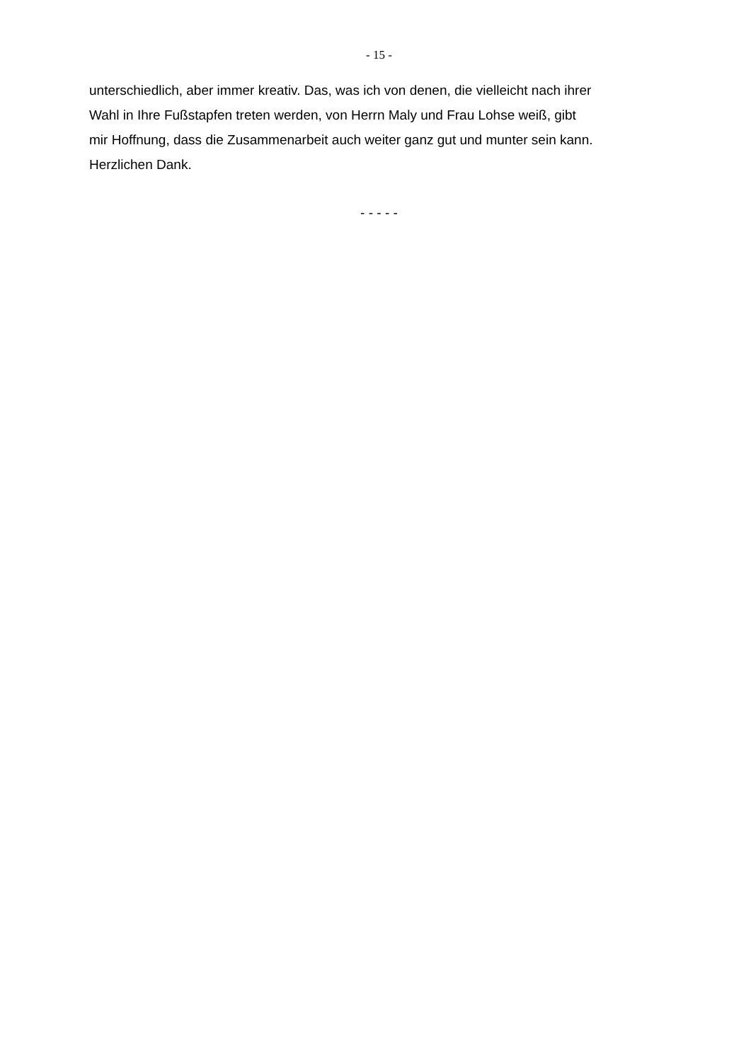- 15 -
unterschiedlich, aber immer kreativ. Das, was ich von denen, die vielleicht nach ihrer
Wahl in Ihre Fußstapfen treten werden, von Herrn Maly und Frau Lohse weiß, gibt
mir Hoffnung, dass die Zusammenarbeit auch weiter ganz gut und munter sein kann.
Herzlichen Dank.
- - - - -